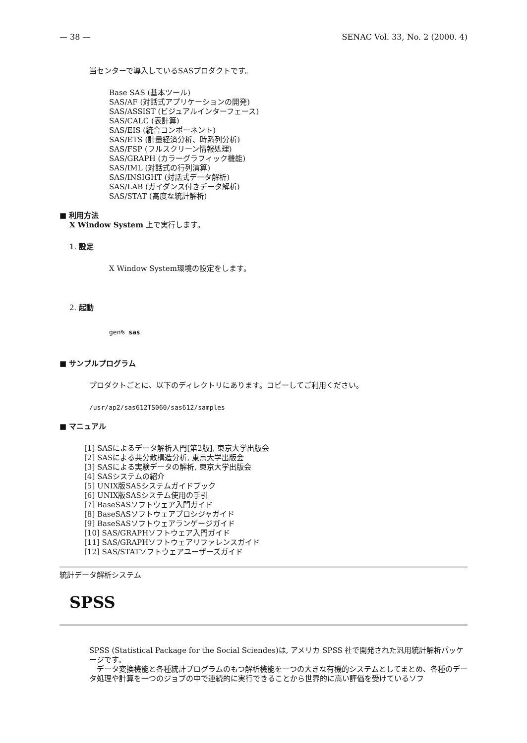— 38 — SENAC Vol. 33, No. 2 (2000. 4)
当センターで導入しているSASプロダクトです。
Base SAS (基本ツール)
SAS/AF (対話式アプリケーションの開発)
SAS/ASSIST (ビジュアルインターフェース)
SAS/CALC (表計算)
SAS/EIS (統合コンポーネント)
SAS/ETS (計量経済分析、時系列分析)
SAS/FSP (フルスクリーン情報処理)
SAS/GRAPH (カラーグラフィック機能)
SAS/IML (対話式の行列演算)
SAS/INSIGHT (対話式データ解析)
SAS/LAB (ガイダンス付きデータ解析)
SAS/STAT (高度な統計解析)
■ 利用方法
X Window System 上で実行します。
1. 設定
X Window System環境の設定をします。
2. 起動
gen% sas
■ サンプルプログラム
プロダクトごとに、以下のディレクトリにあります。コピーしてご利用ください。
/usr/ap2/sas612TS060/sas612/samples
■ マニュアル
[1] SASによるデータ解析入門[第2版], 東京大学出版会
[2] SASによる共分散構造分析, 東京大学出版会
[3] SASによる実験データの解析, 東京大学出版会
[4] SASシステムの紹介
[5] UNIX版SASシステムガイドブック
[6] UNIX版SASシステム使用の手引
[7] BaseSASソフトウェア入門ガイド
[8] BaseSASソフトウェアプロシジャガイド
[9] BaseSASソフトウェアランゲージガイド
[10] SAS/GRAPHソフトウェア入門ガイド
[11] SAS/GRAPHソフトウェアリファレンスガイド
[12] SAS/STATソフトウェアユーザーズガイド
統計データ解析システム
SPSS
SPSS (Statistical Package for the Social Sciendes)は, アメリカ SPSS 社で開発された汎用統計解析パッケージです。
　データ変換機能と各種統計プログラムのもつ解析機能を一つの大きな有機的システムとしてまとめ、各種のデータ処理や計算を一つのジョブの中で連続的に実行できることから世界的に高い評価を受けているソフ